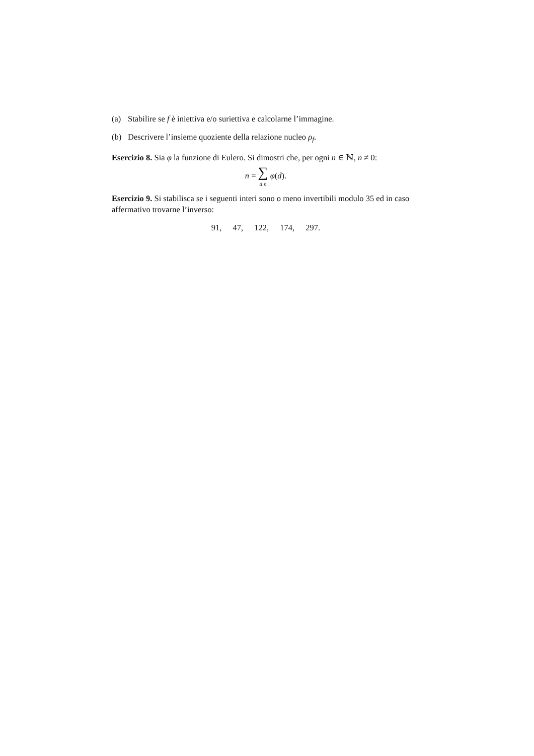(a) Stabilire se f è iniettiva e/o suriettiva e calcolarne l’immagine.
(b) Descrivere l’insieme quoziente della relazione nucleo ρ<sub>f</sub>.
Esercizio 8. Sia φ la funzione di Eulero. Si dimostri che, per ogni n ∈ ℕ, n ≠ 0:
n = ∑
d|n φ(d).
Esercizio 9. Si stabilisca se i seguenti interi sono o meno invertibili modulo 35 ed in caso affermativo trovarne l’inverso:
91, 47, 122, 174, 297.